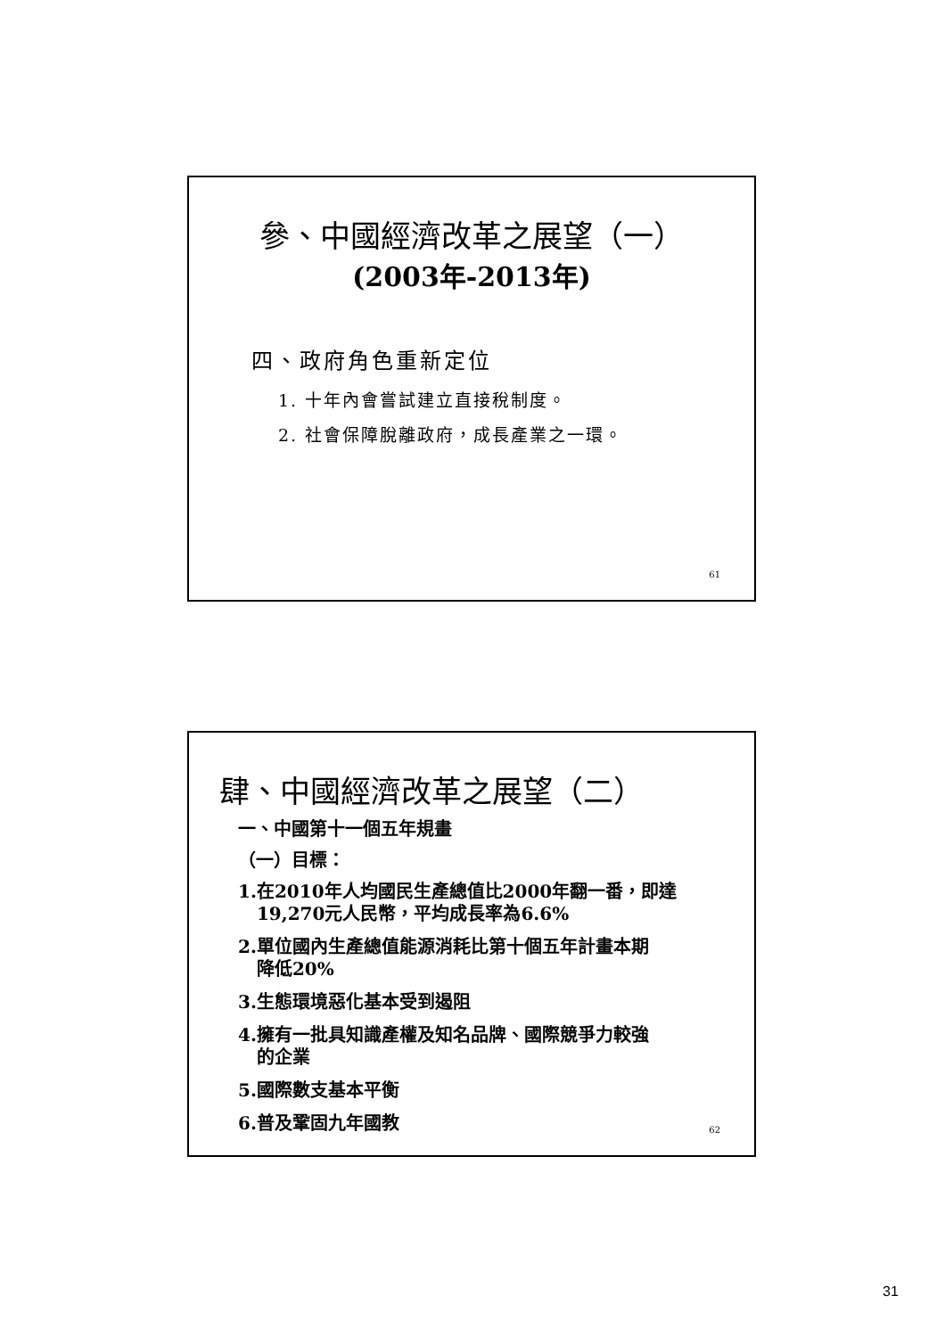參、中國經濟改革之展望（一）
(2003年-2013年)
四、政府角色重新定位
1. 十年內會嘗試建立直接稅制度。
2. 社會保障脫離政府，成長產業之一環。
61
肆、中國經濟改革之展望（二）
一、中國第十一個五年規畫
（一）目標：
1.在2010年人均國民生產總值比2000年翻一番，即達
19,270元人民幣，平均成長率為6.6%
2.單位國內生產總值能源消耗比第十個五年計畫本期
降低20%
3.生態環境惡化基本受到遏阻
4.擁有一批具知識產權及知名品牌、國際競爭力較強
的企業
5.國際數支基本平衡
6.普及鞏固九年國教
62
31